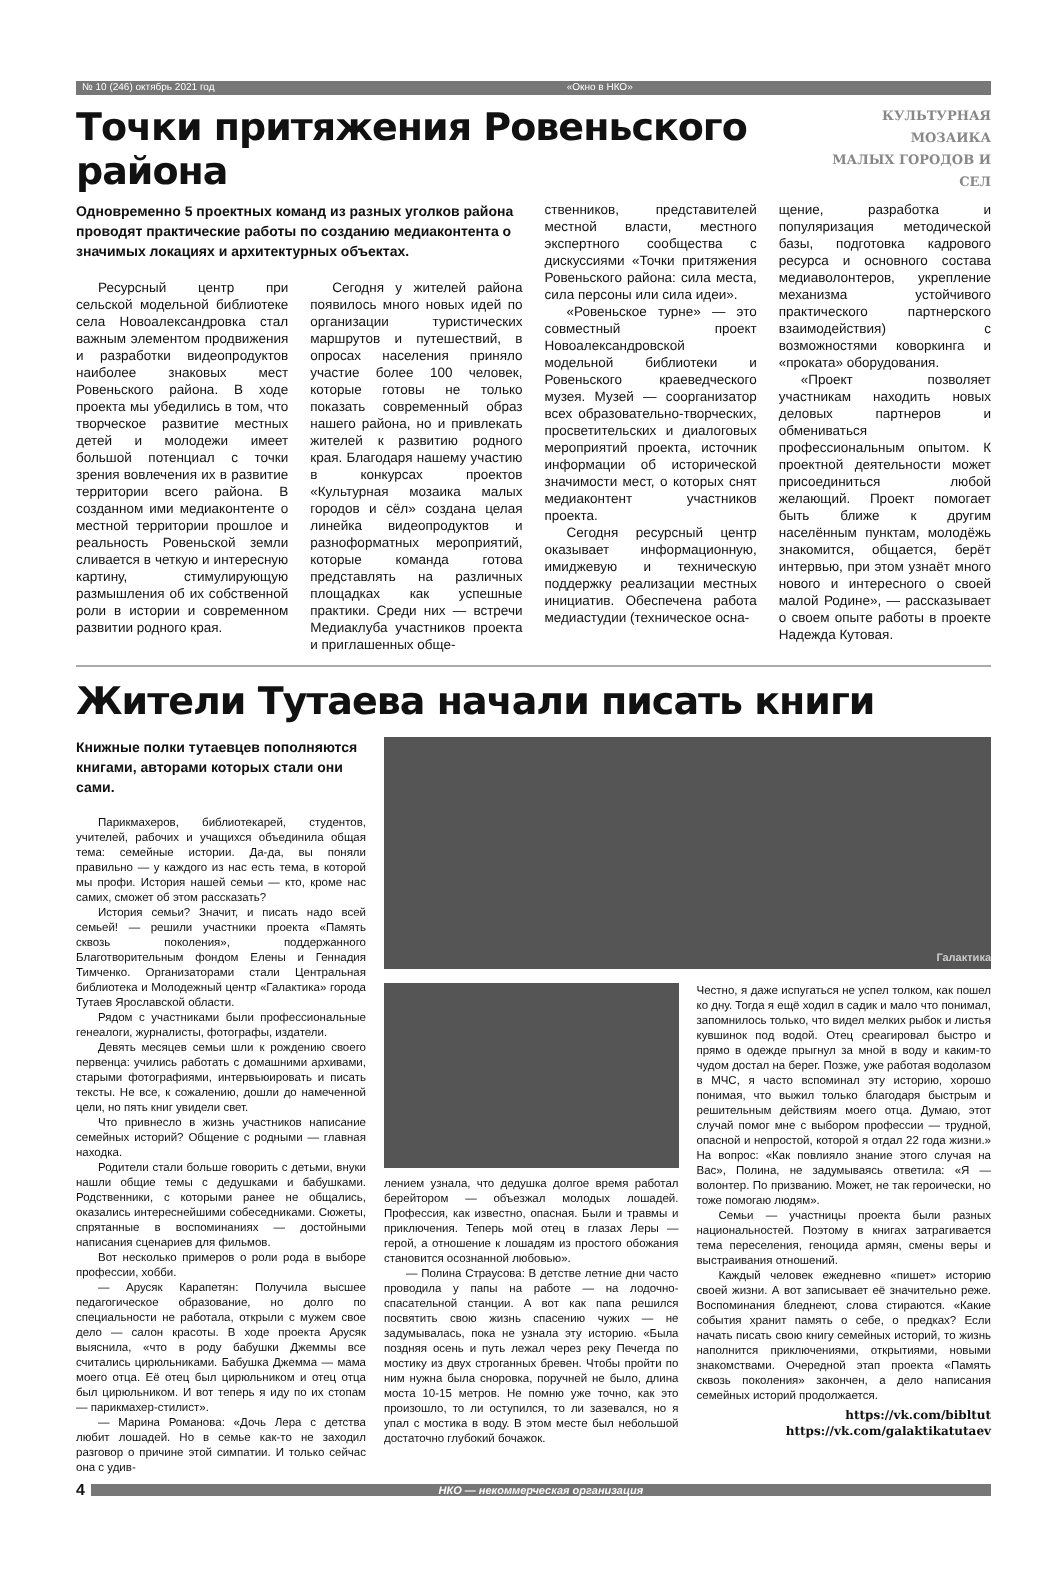№ 10 (246) октябрь 2021 год «Окно в НКО»
Точки притяжения Ровеньского района
КУЛЬТУРНАЯ МОЗАИКА
МАЛЫХ ГОРОДОВ И СЕЛ
Одновременно 5 проектных команд из разных уголков района проводят практические работы по созданию медиаконтента о значимых локациях и архитектурных объектах.
Ресурсный центр при сельской модельной библиотеке села Новоалександровка стал важным элементом продвижения и разработки видеопродуктов наиболее знаковых мест Ровеньского района. В ходе проекта мы убедились в том, что творческое развитие местных детей и молодежи имеет большой потенциал с точки зрения вовлечения их в развитие территории всего района. В созданном ими медиаконтенте о местной территории прошлое и реальность Ровеньской земли сливается в четкую и интересную картину, стимулирующую размышления об их собственной роли в истории и современном развитии родного края.
Сегодня у жителей района появилось много новых идей по организации туристических маршрутов и путешествий, в опросах населения приняло участие более 100 человек, которые готовы не только показать современный образ нашего района, но и привлекать жителей к развитию родного края. Благодаря нашему участию в конкурсах проектов «Культурная мозаика малых городов и сёл» создана целая линейка видеопродуктов и разноформатных мероприятий, которые команда готова представлять на различных площадках как успешные практики. Среди них — встречи Медиаклуба участников проекта и приглашенных обще-
ственников, представителей местной власти, местного экспертного сообщества с дискуссиями «Точки притяжения Ровеньского района: сила места, сила персоны или сила идеи».
«Ровеньское турне» — это совместный проект Новоалександровской модельной библиотеки и Ровеньского краеведческого музея. Музей — соорганизатор всех образовательно-творческих, просветительских и диалоговых мероприятий проекта, источник информации об исторической значимости мест, о которых снят медиаконтент участников проекта.
Сегодня ресурсный центр оказывает информационную, имиджевую и техническую поддержку реализации местных инициатив. Обеспечена работа медиастудии (техническое осна-
щение, разработка и популяризация методической базы, подготовка кадрового ресурса и основного состава медиаволонтеров, укрепление механизма устойчивого практического партнерского взаимодействия) с возможностями коворкинга и «проката» оборудования.
«Проект позволяет участникам находить новых деловых партнеров и обмениваться профессиональным опытом. К проектной деятельности может присоединиться любой желающий. Проект помогает быть ближе к другим населённым пунктам, молодёжь знакомится, общается, берёт интервью, при этом узнаёт много нового и интересного о своей малой Родине», — рассказывает о своем опыте работы в проекте Надежда Кутовая.
Жители Тутаева начали писать книги
Книжные полки тутаевцев пополняются книгами, авторами которых стали они сами.
Парикмахеров, библиотекарей, студентов, учителей, рабочих и учащихся объединила общая тема: семейные истории. Да-да, вы поняли правильно — у каждого из нас есть тема, в которой мы профи. История нашей семьи — кто, кроме нас самих, сможет об этом рассказать?
История семьи? Значит, и писать надо всей семьей! — решили участники проекта «Память сквозь поколения», поддержанного Благотворительным фондом Елены и Геннадия Тимченко. Организаторами стали Центральная библиотека и Молодежный центр «Галактика» города Тутаев Ярославской области.
Рядом с участниками были профессиональные генеалоги, журналисты, фотографы, издатели.
Девять месяцев семьи шли к рождению своего первенца: учились работать с домашними архивами, старыми фотографиями, интервьюировать и писать тексты. Не все, к сожалению, дошли до намеченной цели, но пять книг увидели свет.
Что привнесло в жизнь участников написание семейных историй? Общение с родными — главная находка.
Родители стали больше говорить с детьми, внуки нашли общие темы с дедушками и бабушками. Родственники, с которыми ранее не общались, оказались интереснейшими собеседниками. Сюжеты, спрятанные в воспоминаниях — достойными написания сценариев для фильмов.
Вот несколько примеров о роли рода в выборе профессии, хобби.
— Арусяк Карапетян: Получила высшее педагогическое образование, но долго по специальности не работала, открыли с мужем свое дело — салон красоты. В ходе проекта Арусяк выяснила, «что в роду бабушки Джеммы все считались цирюльниками. Бабушка Джемма — мама моего отца. Её отец был цирюльником и отец отца был цирюльником. И вот теперь я иду по их стопам — парикмахер-стилист».
— Марина Романова: «Дочь Лера с детства любит лошадей. Но в семье как-то не заходил разговор о причине этой симпатии. И только сейчас она с удив-
Галактика
лением узнала, что дедушка долгое время работал берейтором — объезжал молодых лошадей. Профессия, как известно, опасная. Были и травмы и приключения. Теперь мой отец в глазах Леры — герой, а отношение к лошадям из простого обожания становится осознанной любовью».
— Полина Страусова: В детстве летние дни часто проводила у папы на работе — на лодочно-спасательной станции. А вот как папа решился посвятить свою жизнь спасению чужих — не задумывалась, пока не узнала эту историю. «Была поздняя осень и путь лежал через реку Печегда по мостику из двух строганных бревен. Чтобы пройти по ним нужна была сноровка, поручней не было, длина моста 10-15 метров. Не помню уже точно, как это произошло, то ли оступился, то ли зазевался, но я упал с мостика в воду. В этом месте был небольшой достаточно глубокий бочажок.
Честно, я даже испугаться не успел толком, как пошел ко дну. Тогда я ещё ходил в садик и мало что понимал, запомнилось только, что видел мелких рыбок и листья кувшинок под водой. Отец среагировал быстро и прямо в одежде прыгнул за мной в воду и каким-то чудом достал на берег. Позже, уже работая водолазом в МЧС, я часто вспоминал эту историю, хорошо понимая, что выжил только благодаря быстрым и решительным действиям моего отца. Думаю, этот случай помог мне с выбором профессии — трудной, опасной и непростой, которой я отдал 22 года жизни.» На вопрос: «Как повлияло знание этого случая на Вас», Полина, не задумываясь ответила: «Я — волонтер. По призванию. Может, не так героически, но тоже помогаю людям».
Семьи — участницы проекта были разных национальностей. Поэтому в книгах затрагивается тема переселения, геноцида армян, смены веры и выстраивания отношений.
Каждый человек ежедневно «пишет» историю своей жизни. А вот записывает её значительно реже. Воспоминания бледнеют, слова стираются. «Какие события хранит память о себе, о предках? Если начать писать свою книгу семейных историй, то жизнь наполнится приключениями, открытиями, новыми знакомствами. Очередной этап проекта «Память сквозь поколения» закончен, а дело написания семейных историй продолжается.
https://vk.com/bibltut
https://vk.com/galaktikatutaev
4
НКО — некоммерческая организация